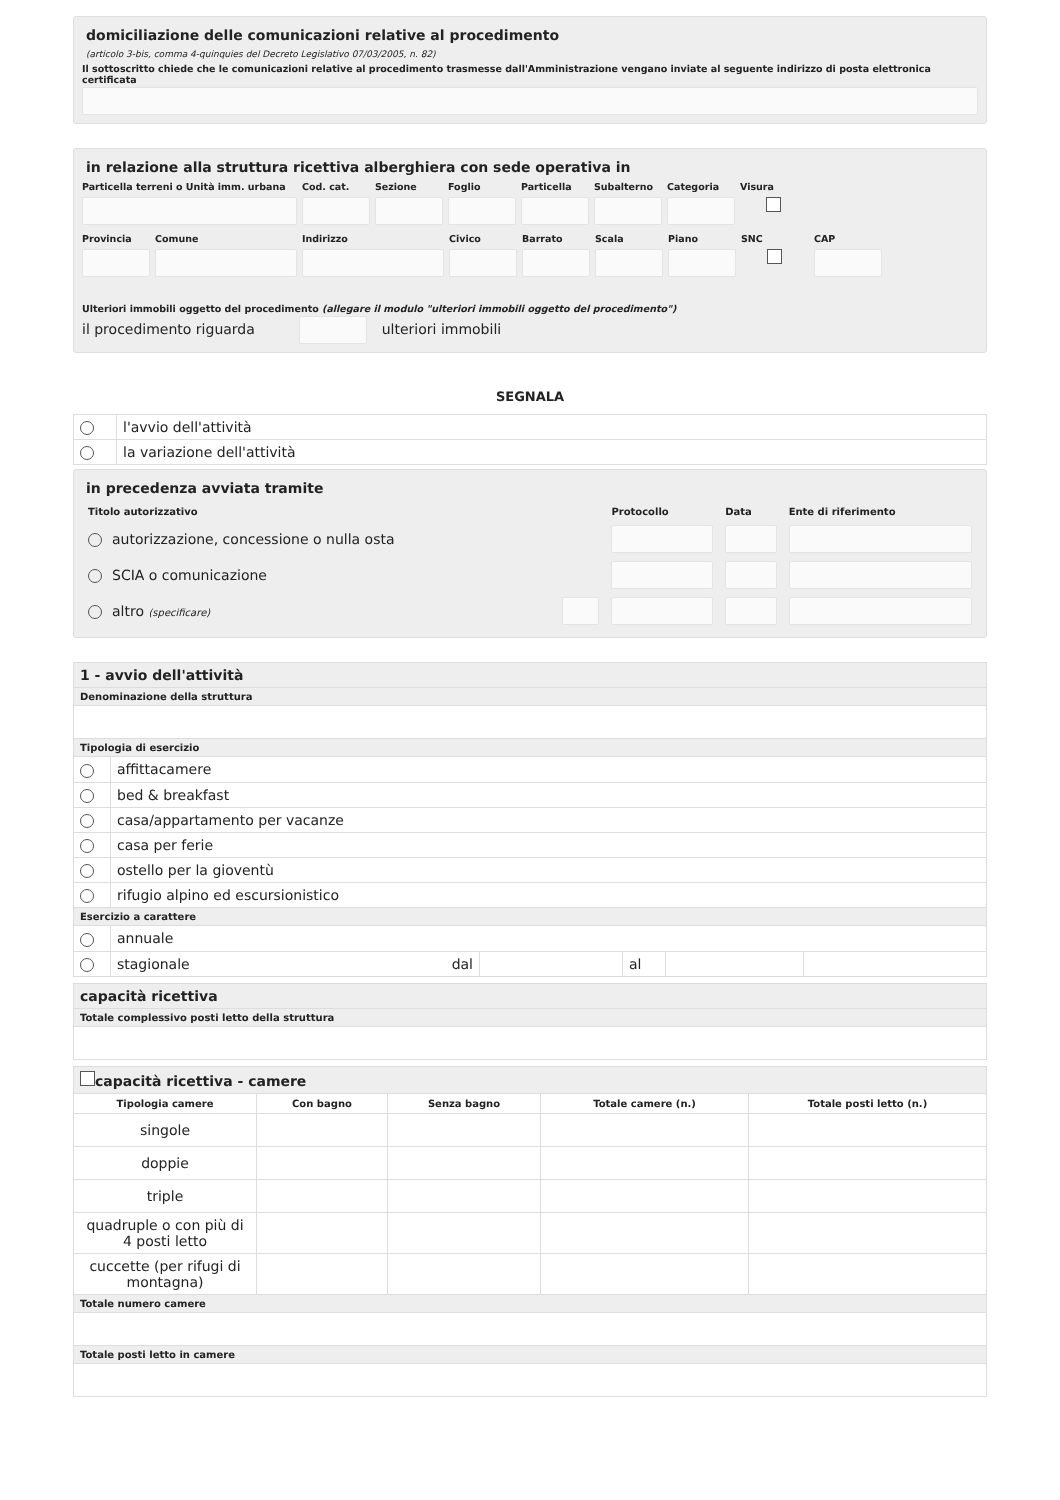domiciliazione delle comunicazioni relative al procedimento
(articolo 3-bis, comma 4-quinquies del Decreto Legislativo 07/03/2005, n. 82)
Il sottoscritto chiede che le comunicazioni relative al procedimento trasmesse dall'Amministrazione vengano inviate al seguente indirizzo di posta elettronica certificata
in relazione alla struttura ricettiva alberghiera con sede operativa in
Particella terreni o Unità imm. urbana
Cod. cat.
Sezione
Foglio
Particella
Subalterno
Categoria
Visura
Provincia
Comune
Indirizzo
Civico
Barrato
Scala
Piano
SNC
CAP
Ulteriori immobili oggetto del procedimento (allegare il modulo "ulteriori immobili oggetto del procedimento")
il procedimento riguarda ulteriori immobili
SEGNALA
| | l'avvio dell'attività |
| | la variazione dell'attività |
in precedenza avviata tramite
| Titolo autorizzativo | | Protocollo | Data | Ente di riferimento |
| --- | --- | --- | --- | --- |
| autorizzazione, concessione o nulla osta | | | | |
| SCIA o comunicazione | | | | |
| altro (specificare) | | | | |
| 1 - avvio dell'attività | | | | | |
| Denominazione della struttura | | | | | |
| Tipologia di esercizio | | | | | |
| | affittacamere | | | | |
| | bed & breakfast | | | | |
| | casa/appartamento per vacanze | | | | |
| | casa per ferie | | | | |
| | ostello per la gioventù | | | | |
| | rifugio alpino ed escursionistico | | | | |
| Esercizio a carattere | | | | | |
| | annuale | | | | |
| | stagionale dal | | al | | |
| capacità ricettiva |
| Totale complessivo posti letto della struttura |
| capacità ricettiva - camere | | | | |
| Tipologia camere | Con bagno | Senza bagno | Totale camere (n.) | Totale posti letto (n.) |
| singole | | | | |
| doppie | | | | |
| triple | | | | |
| quadruple o con più di 4 posti letto | | | | |
| cuccette (per rifugi di montagna) | | | | |
| Totale numero camere | | | | |
| Totale posti letto in camere | | | | |